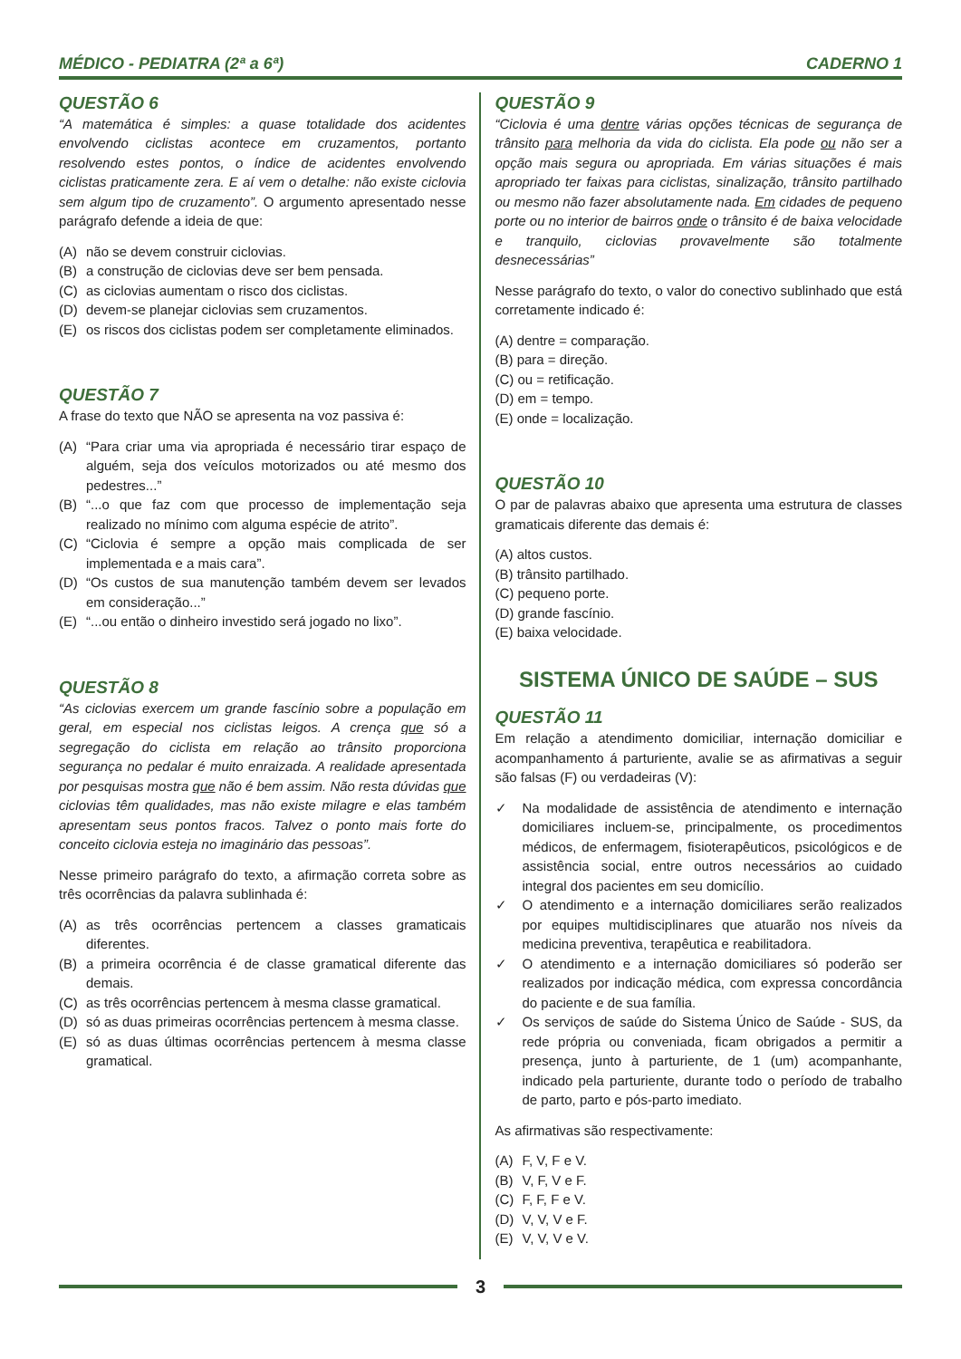MÉDICO - PEDIATRA (2ª a 6ª) CADERNO 1
QUESTÃO 6
“A matemática é simples: a quase totalidade dos acidentes envolvendo ciclistas acontece em cruzamentos, portanto resolvendo estes pontos, o índice de acidentes envolvendo ciclistas praticamente zera. E aí vem o detalhe: não existe ciclovia sem algum tipo de cruzamento”. O argumento apresentado nesse parágrafo defende a ideia de que:
(A) não se devem construir ciclovias.
(B) a construção de ciclovias deve ser bem pensada.
(C) as ciclovias aumentam o risco dos ciclistas.
(D) devem-se planejar ciclovias sem cruzamentos.
(E) os riscos dos ciclistas podem ser completamente eliminados.
QUESTÃO 7
A frase do texto que NÃO se apresenta na voz passiva é:
(A) “Para criar uma via apropriada é necessário tirar espaço de alguém, seja dos veículos motorizados ou até mesmo dos pedestres...”
(B) “...o que faz com que processo de implementação seja realizado no mínimo com alguma espécie de atrito”.
(C) “Ciclovia é sempre a opção mais complicada de ser implementada e a mais cara”.
(D) “Os custos de sua manutenção também devem ser levados em consideração...”
(E) “...ou então o dinheiro investido será jogado no lixo”.
QUESTÃO 8
“As ciclovias exercem um grande fascínio sobre a população em geral, em especial nos ciclistas leigos. A crença que só a segregação do ciclista em relação ao trânsito proporciona segurança no pedalar é muito enraizada. A realidade apresentada por pesquisas mostra que não é bem assim. Não resta dúvidas que ciclovias têm qualidades, mas não existe milagre e elas também apresentam seus pontos fracos. Talvez o ponto mais forte do conceito ciclovia esteja no imaginário das pessoas”.
Nesse primeiro parágrafo do texto, a afirmação correta sobre as três ocorrências da palavra sublinhada é:
(A) as três ocorrências pertencem a classes gramaticais diferentes.
(B) a primeira ocorrência é de classe gramatical diferente das demais.
(C) as três ocorrências pertencem à mesma classe gramatical.
(D) só as duas primeiras ocorrências pertencem à mesma classe.
(E) só as duas últimas ocorrências pertencem à mesma classe gramatical.
QUESTÃO 9
“Ciclovia é uma dentre várias opções técnicas de segurança de trânsito para melhoria da vida do ciclista. Ela pode ou não ser a opção mais segura ou apropriada. Em várias situações é mais apropriado ter faixas para ciclistas, sinalização, trânsito partilhado ou mesmo não fazer absolutamente nada. Em cidades de pequeno porte ou no interior de bairros onde o trânsito é de baixa velocidade e tranquilo, ciclovias provavelmente são totalmente desnecessárias”
Nesse parágrafo do texto, o valor do conectivo sublinhado que está corretamente indicado é:
(A) dentre = comparação.
(B) para = direção.
(C) ou = retificação.
(D) em = tempo.
(E) onde = localização.
QUESTÃO 10
O par de palavras abaixo que apresenta uma estrutura de classes gramaticais diferente das demais é:
(A) altos custos.
(B) trânsito partilhado.
(C) pequeno porte.
(D) grande fascínio.
(E) baixa velocidade.
SISTEMA ÚNICO DE SAÚDE – SUS
QUESTÃO 11
Em relação a atendimento domiciliar, internação domiciliar e acompanhamento á parturiente, avalie se as afirmativas a seguir são falsas (F) ou verdadeiras (V):
✓ Na modalidade de assistência de atendimento e internação domiciliares incluem-se, principalmente, os procedimentos médicos, de enfermagem, fisioterapêuticos, psicológicos e de assistência social, entre outros necessários ao cuidado integral dos pacientes em seu domicílio.
✓ O atendimento e a internação domiciliares serão realizados por equipes multidisciplinares que atuarão nos níveis da medicina preventiva, terapêutica e reabilitadora.
✓ O atendimento e a internação domiciliares só poderão ser realizados por indicação médica, com expressa concordância do paciente e de sua família.
✓ Os serviços de saúde do Sistema Único de Saúde - SUS, da rede própria ou conveniada, ficam obrigados a permitir a presença, junto à parturiente, de 1 (um) acompanhante, indicado pela parturiente, durante todo o período de trabalho de parto, parto e pós-parto imediato.
As afirmativas são respectivamente:
(A) F, V, F e V.
(B) V, F, V e F.
(C) F, F, F e V.
(D) V, V, V e F.
(E) V, V, V e V.
3